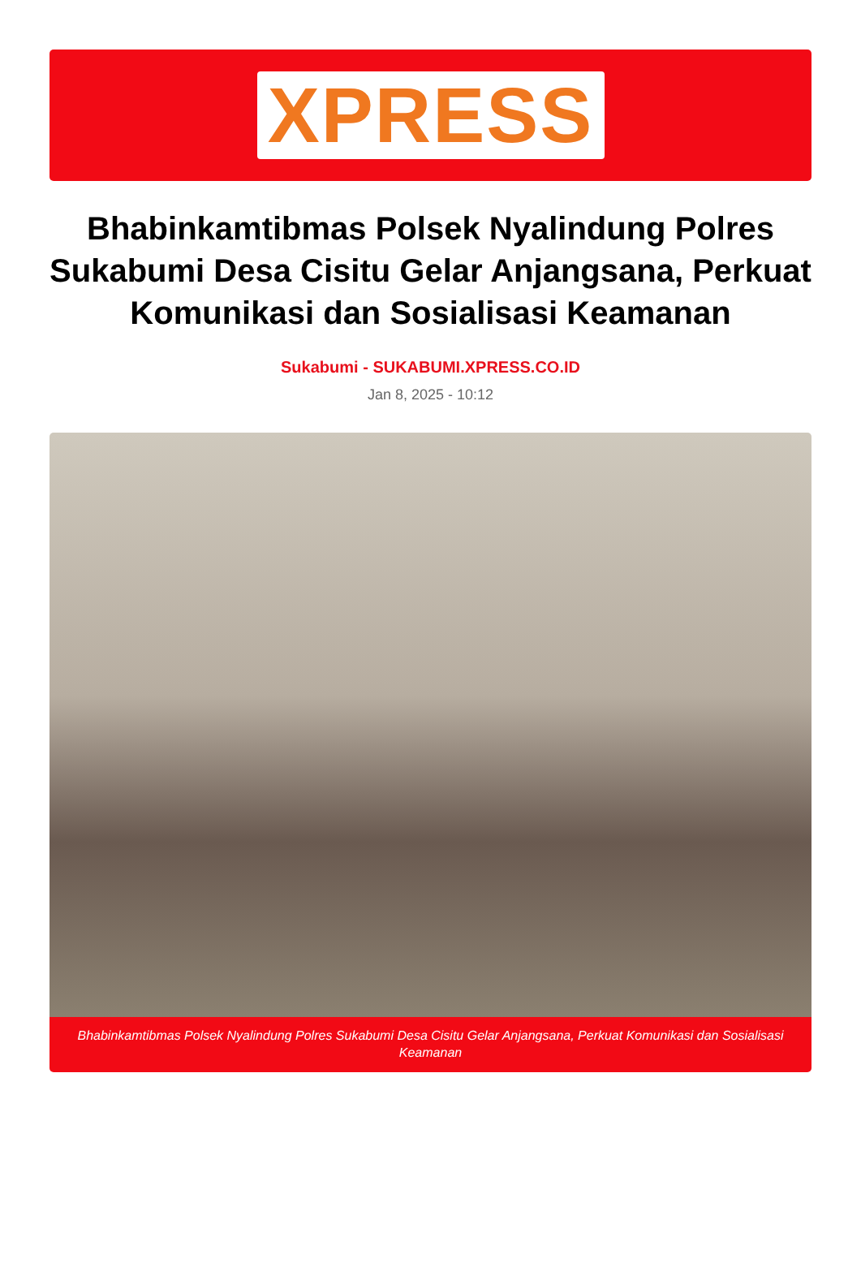XPRESS
Bhabinkamtibmas Polsek Nyalindung Polres Sukabumi Desa Cisitu Gelar Anjangsana, Perkuat Komunikasi dan Sosialisasi Keamanan
Sukabumi - SUKABUMI.XPRESS.CO.ID
Jan 8, 2025 - 10:12
Bhabinkamtibmas Polsek Nyalindung Polres Sukabumi Desa Cisitu Gelar Anjangsana, Perkuat Komunikasi dan Sosialisasi Keamanan